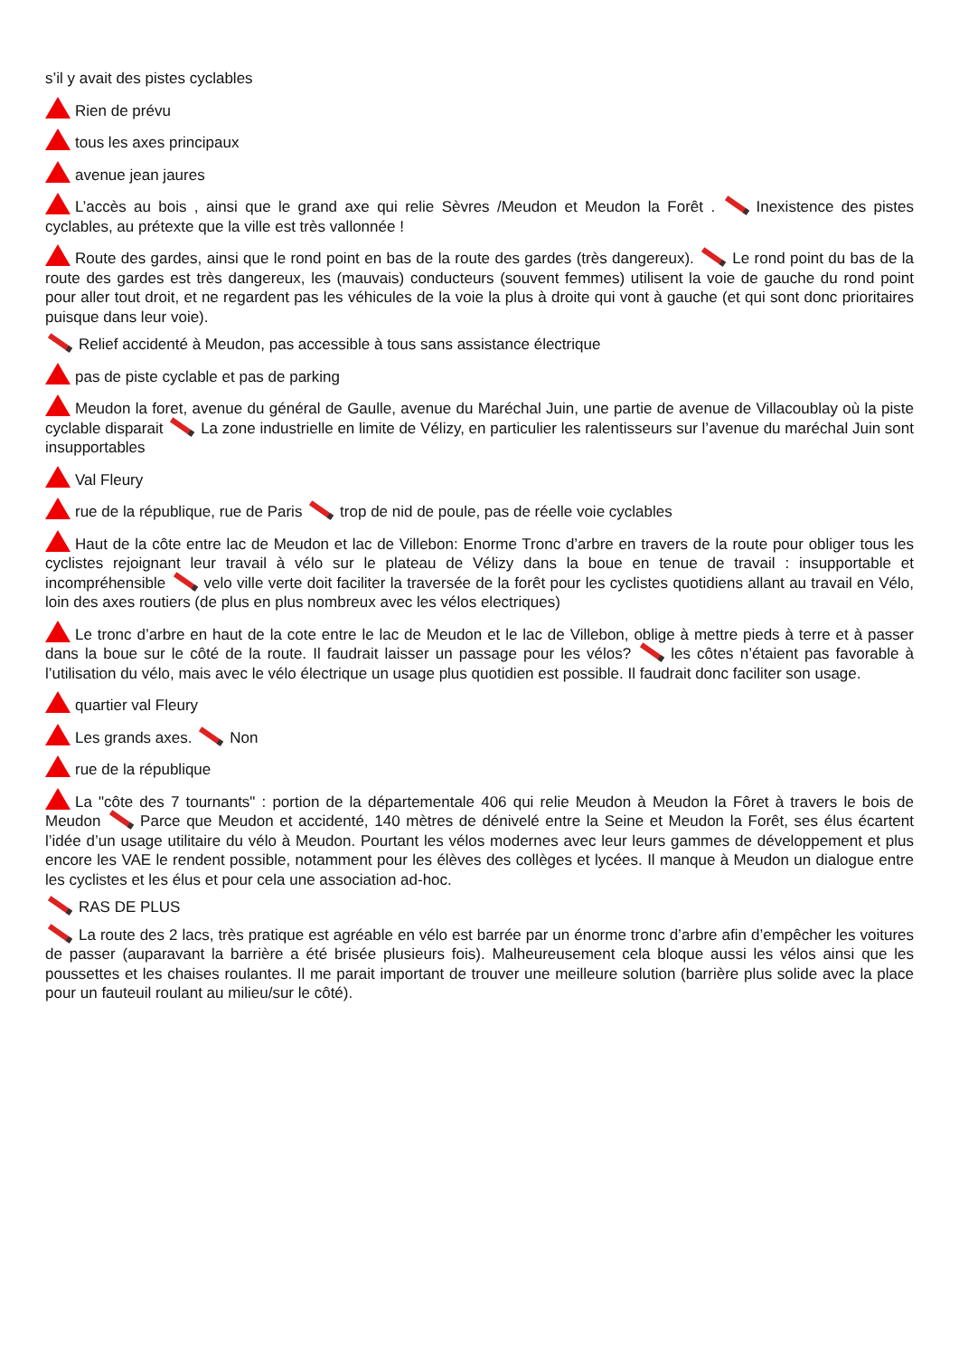s’il y avait des pistes cyclables
Rien de prévu
tous les axes principaux
avenue jean jaures
L’accès au bois , ainsi que le grand axe qui relie Sèvres /Meudon et Meudon la Forêt . Inexistence des pistes cyclables, au prétexte que la ville est très vallonnée !
Route des gardes, ainsi que le rond point en bas de la route des gardes (très dangereux). Le rond point du bas de la route des gardes est très dangereux, les (mauvais) conducteurs (souvent femmes) utilisent la voie de gauche du rond point pour aller tout droit, et ne regardent pas les véhicules de la voie la plus à droite qui vont à gauche (et qui sont donc prioritaires puisque dans leur voie).
Relief accidenté à Meudon, pas accessible à tous sans assistance électrique
pas de piste cyclable et pas de parking
Meudon la foret, avenue du général de Gaulle, avenue du Maréchal Juin, une partie de avenue de Villacoublay où la piste cyclable disparait La zone industrielle en limite de Vélizy, en particulier les ralentisseurs sur l’avenue du maréchal Juin sont insupportables
Val Fleury
rue de la république, rue de Paris trop de nid de poule, pas de réelle voie cyclables
Haut de la côte entre lac de Meudon et lac de Villebon: Enorme Tronc d’arbre en travers de la route pour obliger tous les cyclistes rejoignant leur travail à vélo sur le plateau de Vélizy dans la boue en tenue de travail : insupportable et incompréhensible velo ville verte doit faciliter la traversée de la forêt pour les cyclistes quotidiens allant au travail en Vélo, loin des axes routiers (de plus en plus nombreux avec les vélos electriques)
Le tronc d’arbre en haut de la cote entre le lac de Meudon et le lac de Villebon, oblige à mettre pieds à terre et à passer dans la boue sur le côté de la route. Il faudrait laisser un passage pour les vélos? les côtes n’étaient pas favorable à l’utilisation du vélo, mais avec le vélo électrique un usage plus quotidien est possible. Il faudrait donc faciliter son usage.
quartier val Fleury
Les grands axes. Non
rue de la république
La "côte des 7 tournants" : portion de la départementale 406 qui relie Meudon à Meudon la Fôret à travers le bois de Meudon Parce que Meudon et accidenté, 140 mètres de dénivelé entre la Seine et Meudon la Forêt, ses élus écartent l’idée d’un usage utilitaire du vélo à Meudon. Pourtant les vélos modernes avec leur leurs gammes de développement et plus encore les VAE le rendent possible, notamment pour les élèves des collèges et lycées. Il manque à Meudon un dialogue entre les cyclistes et les élus et pour cela une association ad-hoc.
RAS DE PLUS
La route des 2 lacs, très pratique est agréable en vélo est barrée par un énorme tronc d’arbre afin d’empêcher les voitures de passer (auparavant la barrière a été brisée plusieurs fois). Malheureusement cela bloque aussi les vélos ainsi que les poussettes et les chaises roulantes. Il me parait important de trouver une meilleure solution (barrière plus solide avec la place pour un fauteuil roulant au milieu/sur le côté).